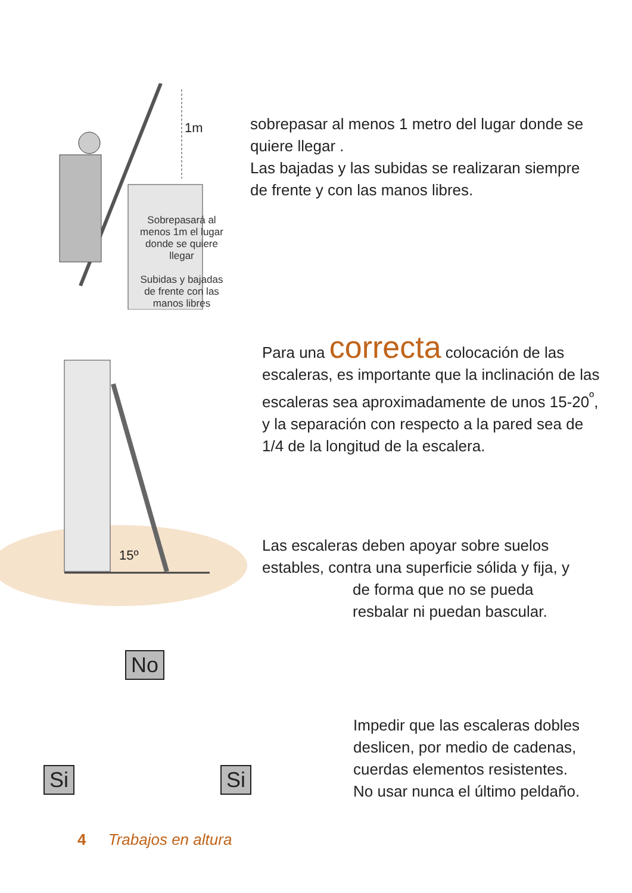1m
Sobrepasará al menos 1m el lugar donde se quiere llegar
Subidas y bajadas de frente con las manos libres
sobrepasar al menos 1 metro del lugar donde se quiere llegar .
Las bajadas y las subidas se realizaran siempre de frente y con las manos libres.
15º
Para una correcta colocación de las escaleras, es importante que la inclinación de las escaleras sea aproximadamente de unos 15-20<sup>º</sup>, y la separación con respecto a la pared sea de 1/4 de la longitud de la escalera.
Las escaleras deben apoyar sobre suelos estables, contra una superficie sólida y fija, y
de forma que no se pueda
resbalar ni puedan bascular.
No
Si Si
Impedir que las escaleras dobles deslicen, por medio de cadenas, cuerdas elementos resistentes.
No usar nunca el último peldaño.
4 Trabajos en altura